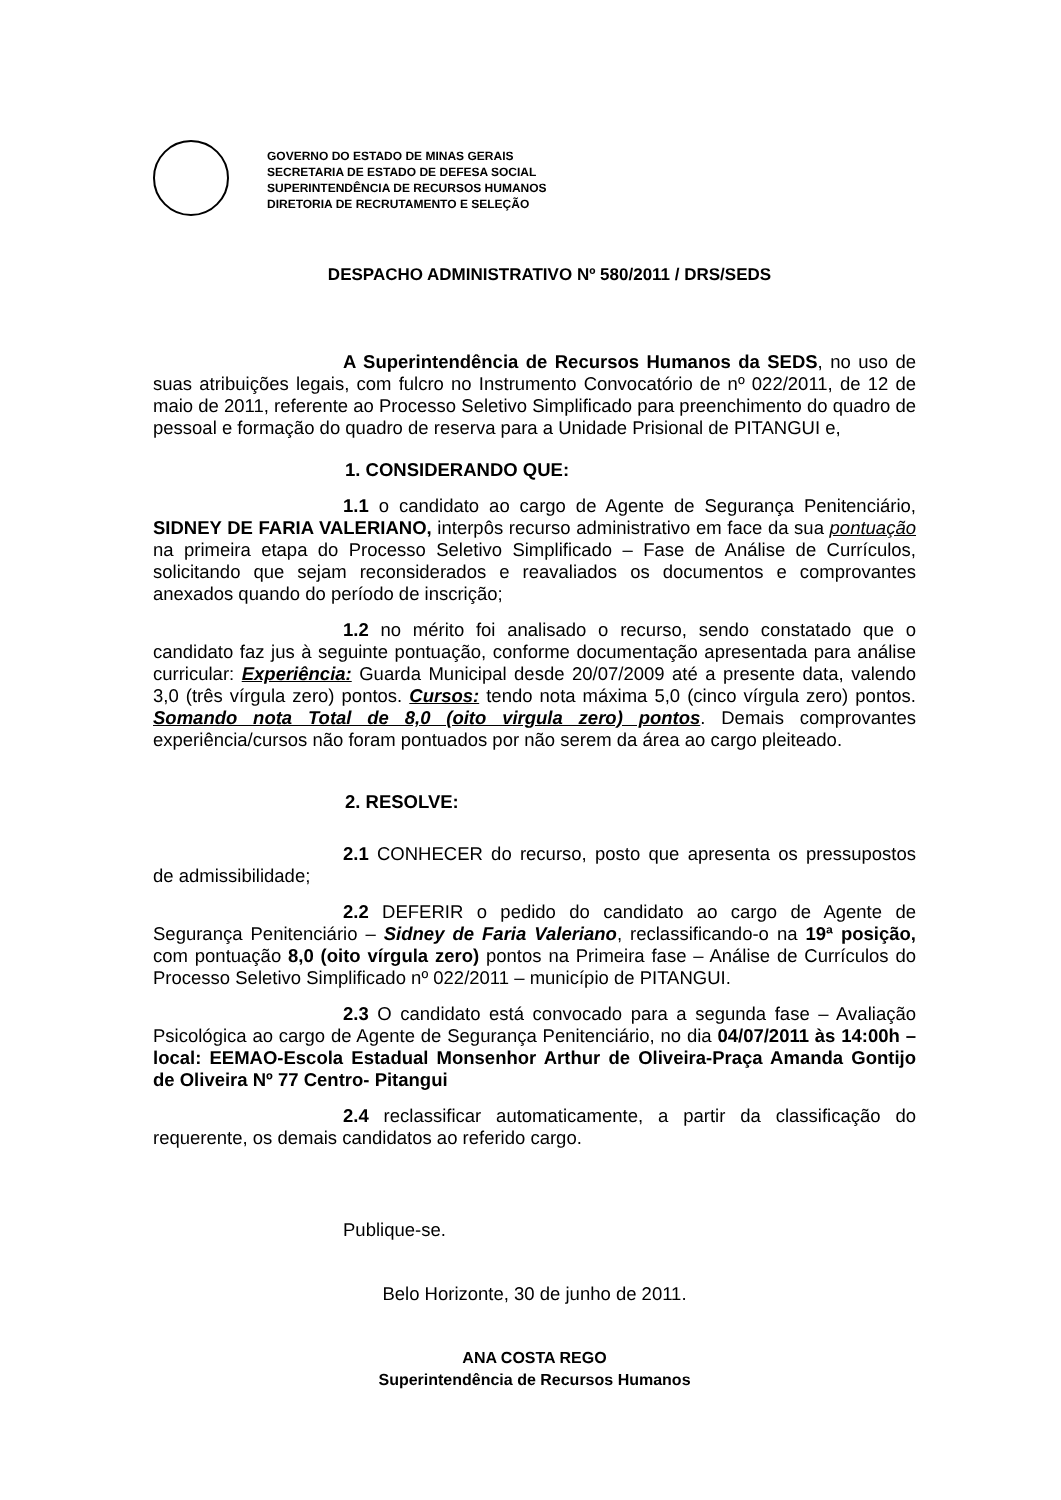GOVERNO DO ESTADO DE MINAS GERAIS
SECRETARIA DE ESTADO DE DEFESA SOCIAL
SUPERINTENDÊNCIA DE RECURSOS HUMANOS
DIRETORIA DE RECRUTAMENTO E SELEÇÃO
DESPACHO ADMINISTRATIVO Nº 580/2011 / DRS/SEDS
A Superintendência de Recursos Humanos da SEDS, no uso de suas atribuições legais, com fulcro no Instrumento Convocatório de nº 022/2011, de 12 de maio de 2011, referente ao Processo Seletivo Simplificado para preenchimento do quadro de pessoal e formação do quadro de reserva para a Unidade Prisional de PITANGUI e,
1. CONSIDERANDO QUE:
1.1 o candidato ao cargo de Agente de Segurança Penitenciário, SIDNEY DE FARIA VALERIANO, interpôs recurso administrativo em face da sua pontuação na primeira etapa do Processo Seletivo Simplificado – Fase de Análise de Currículos, solicitando que sejam reconsiderados e reavaliados os documentos e comprovantes anexados quando do período de inscrição;
1.2 no mérito foi analisado o recurso, sendo constatado que o candidato faz jus à seguinte pontuação, conforme documentação apresentada para análise curricular: Experiência: Guarda Municipal desde 20/07/2009 até a presente data, valendo 3,0 (três vírgula zero) pontos. Cursos: tendo nota máxima 5,0 (cinco vírgula zero) pontos. Somando nota Total de 8,0 (oito virgula zero) pontos. Demais comprovantes experiência/cursos não foram pontuados por não serem da área ao cargo pleiteado.
2. RESOLVE:
2.1 CONHECER do recurso, posto que apresenta os pressupostos de admissibilidade;
2.2 DEFERIR o pedido do candidato ao cargo de Agente de Segurança Penitenciário – Sidney de Faria Valeriano, reclassificando-o na 19ª posição, com pontuação 8,0 (oito vírgula zero) pontos na Primeira fase – Análise de Currículos do Processo Seletivo Simplificado nº 022/2011 – município de PITANGUI.
2.3 O candidato está convocado para a segunda fase – Avaliação Psicológica ao cargo de Agente de Segurança Penitenciário, no dia 04/07/2011 às 14:00h – local: EEMAO-Escola Estadual Monsenhor Arthur de Oliveira-Praça Amanda Gontijo de Oliveira Nº 77 Centro- Pitangui
2.4 reclassificar automaticamente, a partir da classificação do requerente, os demais candidatos ao referido cargo.
Publique-se.
Belo Horizonte, 30 de junho de 2011.
ANA COSTA REGO
Superintendência de Recursos Humanos